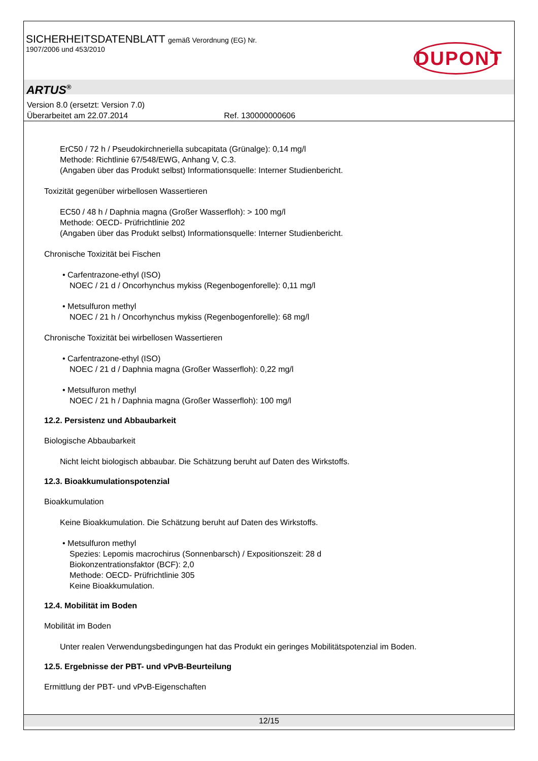SICHERHEITSDATENBLATT gemäß Verordnung (EG) Nr.
1907/2006 und 453/2010
DUPONT
ARTUS<sup>®</sup>
Version 8.0 (ersetzt: Version 7.0)
Überarbeitet am 22.07.2014 Ref. 130000000606
ErC50 / 72 h / Pseudokirchneriella subcapitata (Grünalge): 0,14 mg/l
Methode: Richtlinie 67/548/EWG, Anhang V, C.3.
(Angaben über das Produkt selbst) Informationsquelle: Interner Studienbericht.
Toxizität gegenüber wirbellosen Wassertieren
EC50 / 48 h / Daphnia magna (Großer Wasserfloh): > 100 mg/l
Methode: OECD- Prüfrichtlinie 202
(Angaben über das Produkt selbst) Informationsquelle: Interner Studienbericht.
Chronische Toxizität bei Fischen
• Carfentrazone-ethyl (ISO)
NOEC / 21 d / Oncorhynchus mykiss (Regenbogenforelle): 0,11 mg/l
• Metsulfuron methyl
NOEC / 21 h / Oncorhynchus mykiss (Regenbogenforelle): 68 mg/l
Chronische Toxizität bei wirbellosen Wassertieren
• Carfentrazone-ethyl (ISO)
NOEC / 21 d / Daphnia magna (Großer Wasserfloh): 0,22 mg/l
• Metsulfuron methyl
NOEC / 21 h / Daphnia magna (Großer Wasserfloh): 100 mg/l
12.2. Persistenz und Abbaubarkeit
Biologische Abbaubarkeit
Nicht leicht biologisch abbaubar. Die Schätzung beruht auf Daten des Wirkstoffs.
12.3. Bioakkumulationspotenzial
Bioakkumulation
Keine Bioakkumulation. Die Schätzung beruht auf Daten des Wirkstoffs.
• Metsulfuron methyl
Spezies: Lepomis macrochirus (Sonnenbarsch) / Expositionszeit: 28 d
Biokonzentrationsfaktor (BCF): 2,0
Methode: OECD- Prüfrichtlinie 305
Keine Bioakkumulation.
12.4. Mobilität im Boden
Mobilität im Boden
Unter realen Verwendungsbedingungen hat das Produkt ein geringes Mobilitätspotenzial im Boden.
12.5. Ergebnisse der PBT- und vPvB-Beurteilung
Ermittlung der PBT- und vPvB-Eigenschaften
12/15